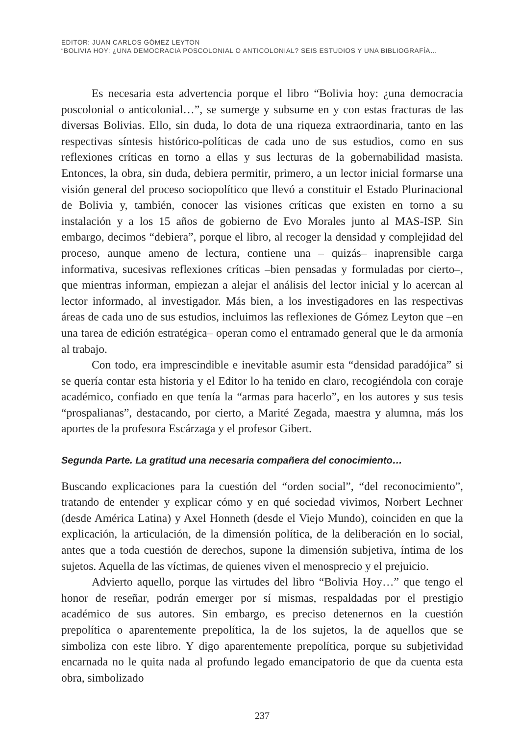EDITOR: JUAN CARLOS GÓMEZ LEYTON
“BOLIVIA HOY: ¿UNA DEMOCRACIA POSCOLONIAL O ANTICOLONIAL? SEIS ESTUDIOS Y UNA BIBLIOGRAFÍA…
Es necesaria esta advertencia porque el libro “Bolivia hoy: ¿una democracia poscolonial o anticolonial…”, se sumerge y subsume en y con estas fracturas de las diversas Bolivias. Ello, sin duda, lo dota de una riqueza extraordinaria, tanto en las respectivas síntesis histórico-políticas de cada uno de sus estudios, como en sus reflexiones críticas en torno a ellas y sus lecturas de la gobernabilidad masista. Entonces, la obra, sin duda, debiera permitir, primero, a un lector inicial formarse una visión general del proceso sociopolítico que llevó a constituir el Estado Plurinacional de Bolivia y, también, conocer las visiones críticas que existen en torno a su instalación y a los 15 años de gobierno de Evo Morales junto al MAS-ISP. Sin embargo, decimos “debiera”, porque el libro, al recoger la densidad y complejidad del proceso, aunque ameno de lectura, contiene una – quizás– inaprensible carga informativa, sucesivas reflexiones críticas –bien pensadas y formuladas por cierto–, que mientras informan, empiezan a alejar el análisis del lector inicial y lo acercan al lector informado, al investigador. Más bien, a los investigadores en las respectivas áreas de cada uno de sus estudios, incluimos las reflexiones de Gómez Leyton que –en una tarea de edición estratégica– operan como el entramado general que le da armonía al trabajo.
Con todo, era imprescindible e inevitable asumir esta “densidad paradójica” si se quería contar esta historia y el Editor lo ha tenido en claro, recogiéndola con coraje académico, confiado en que tenía la “armas para hacerlo”, en los autores y sus tesis “prospalianas”, destacando, por cierto, a Marité Zegada, maestra y alumna, más los aportes de la profesora Escárzaga y el profesor Gibert.
Segunda Parte. La gratitud una necesaria compañera del conocimiento…
Buscando explicaciones para la cuestión del “orden social”, “del reconocimiento”, tratando de entender y explicar cómo y en qué sociedad vivimos, Norbert Lechner (desde América Latina) y Axel Honneth (desde el Viejo Mundo), coinciden en que la explicación, la articulación, de la dimensión política, de la deliberación en lo social, antes que a toda cuestión de derechos, supone la dimensión subjetiva, íntima de los sujetos. Aquella de las víctimas, de quienes viven el menosprecio y el prejuicio.
Advierto aquello, porque las virtudes del libro “Bolivia Hoy…” que tengo el honor de reseñar, podrán emerger por sí mismas, respaldadas por el prestigio académico de sus autores. Sin embargo, es preciso detenernos en la cuestión prepolítica o aparentemente prepolítica, la de los sujetos, la de aquellos que se simboliza con este libro. Y digo aparentemente prepolítica, porque su subjetividad encarnada no le quita nada al profundo legado emancipatorio de que da cuenta esta obra, simbolizado
237